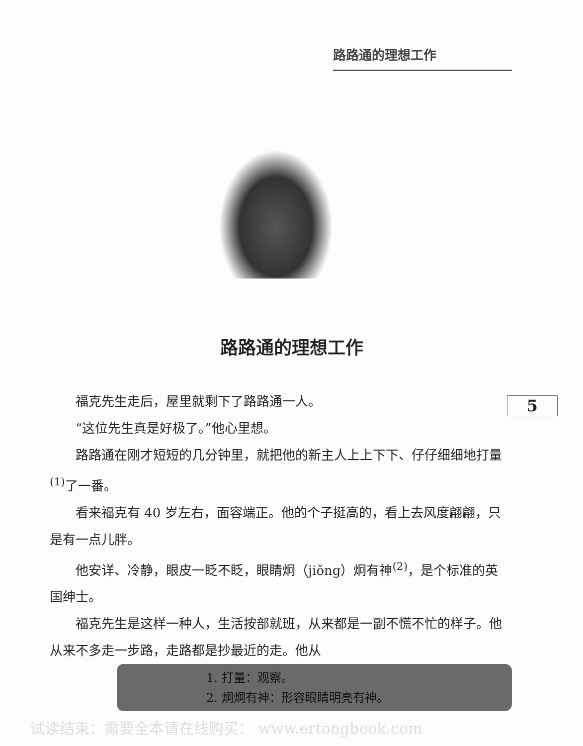路路通的理想工作
路路通的理想工作
5
福克先生走后，屋里就剩下了路路通一人。
“这位先生真是好极了。”他心里想。
路路通在刚才短短的几分钟里，就把他的新主人上上下下、仔仔细细地打量<sup>(1)</sup>了一番。
看来福克有 40 岁左右，面容端正。他的个子挺高的，看上去风度翩翩，只是有一点儿胖。
他安详、冷静，眼皮一眨不眨，眼睛炯（jiǒng）炯有神<sup>(2)</sup>，是个标准的英国绅士。
福克先生是这样一种人，生活按部就班，从来都是一副不慌不忙的样子。他从来不多走一步路，走路都是抄最近的走。他从
1. 打量：观察。
2. 炯炯有神：形容眼睛明亮有神。
试读结束：需要全本请在线购买： www.ertongbook.com